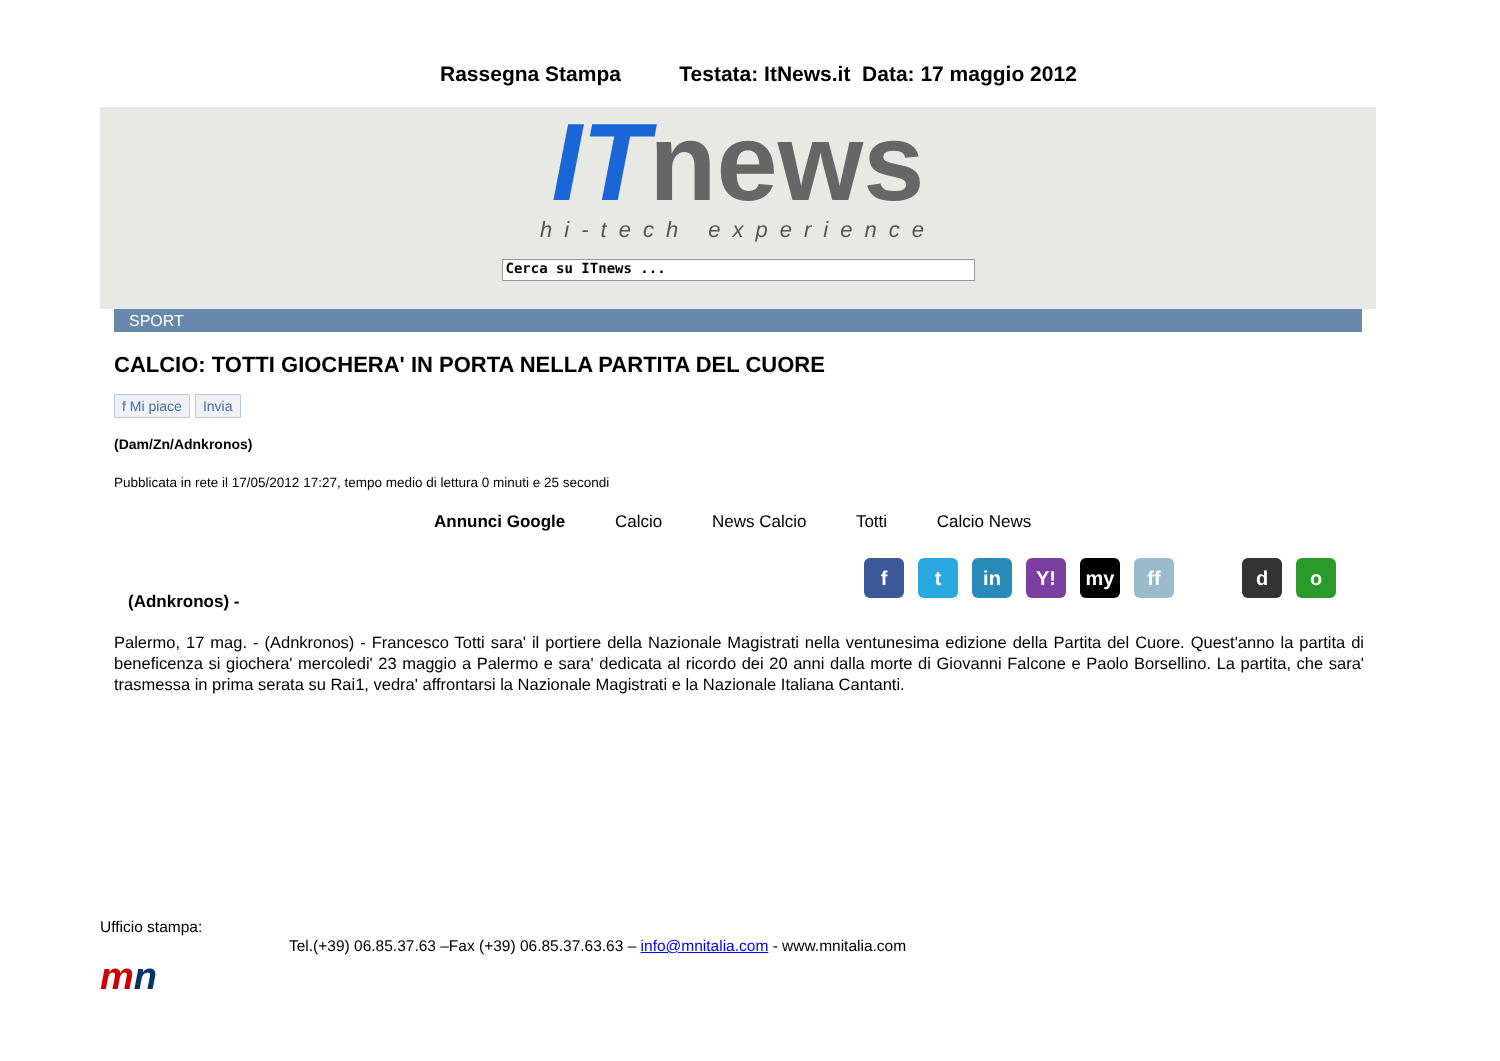Rassegna Stampa Testata: ItNews.it Data: 17 maggio 2012
IT news
hi-tech experience
Cerca su ITnews ...
SPORT
CALCIO: TOTTI GIOCHERA' IN PORTA NELLA PARTITA DEL CUORE
f Mi piace Invia
(Dam/Zn/Adnkronos)
Pubblicata in rete il 17/05/2012 17:27, tempo medio di lettura 0 minuti e 25 secondi
Annunci Google Calcio News Calcio Totti Calcio News
ft in Y! my ff d o
(Adnkronos) -
Palermo, 17 mag. - (Adnkronos) - Francesco Totti sara' il portiere della Nazionale Magistrati nella ventunesima edizione della Partita del Cuore. Quest'anno la partita di beneficenza si giochera' mercoledi' 23 maggio a Palermo e sara' dedicata al ricordo dei 20 anni dalla morte di Giovanni Falcone e Paolo Borsellino. La partita, che sara' trasmessa in prima serata su Rai1, vedra' affrontarsi la Nazionale Magistrati e la Nazionale Italiana Cantanti.
Ufficio stampa:
Tel.(+39) 06.85.37.63 –Fax (+39) 06.85.37.63.63 – info@mnitalia.com - www.mnitalia.com
mn